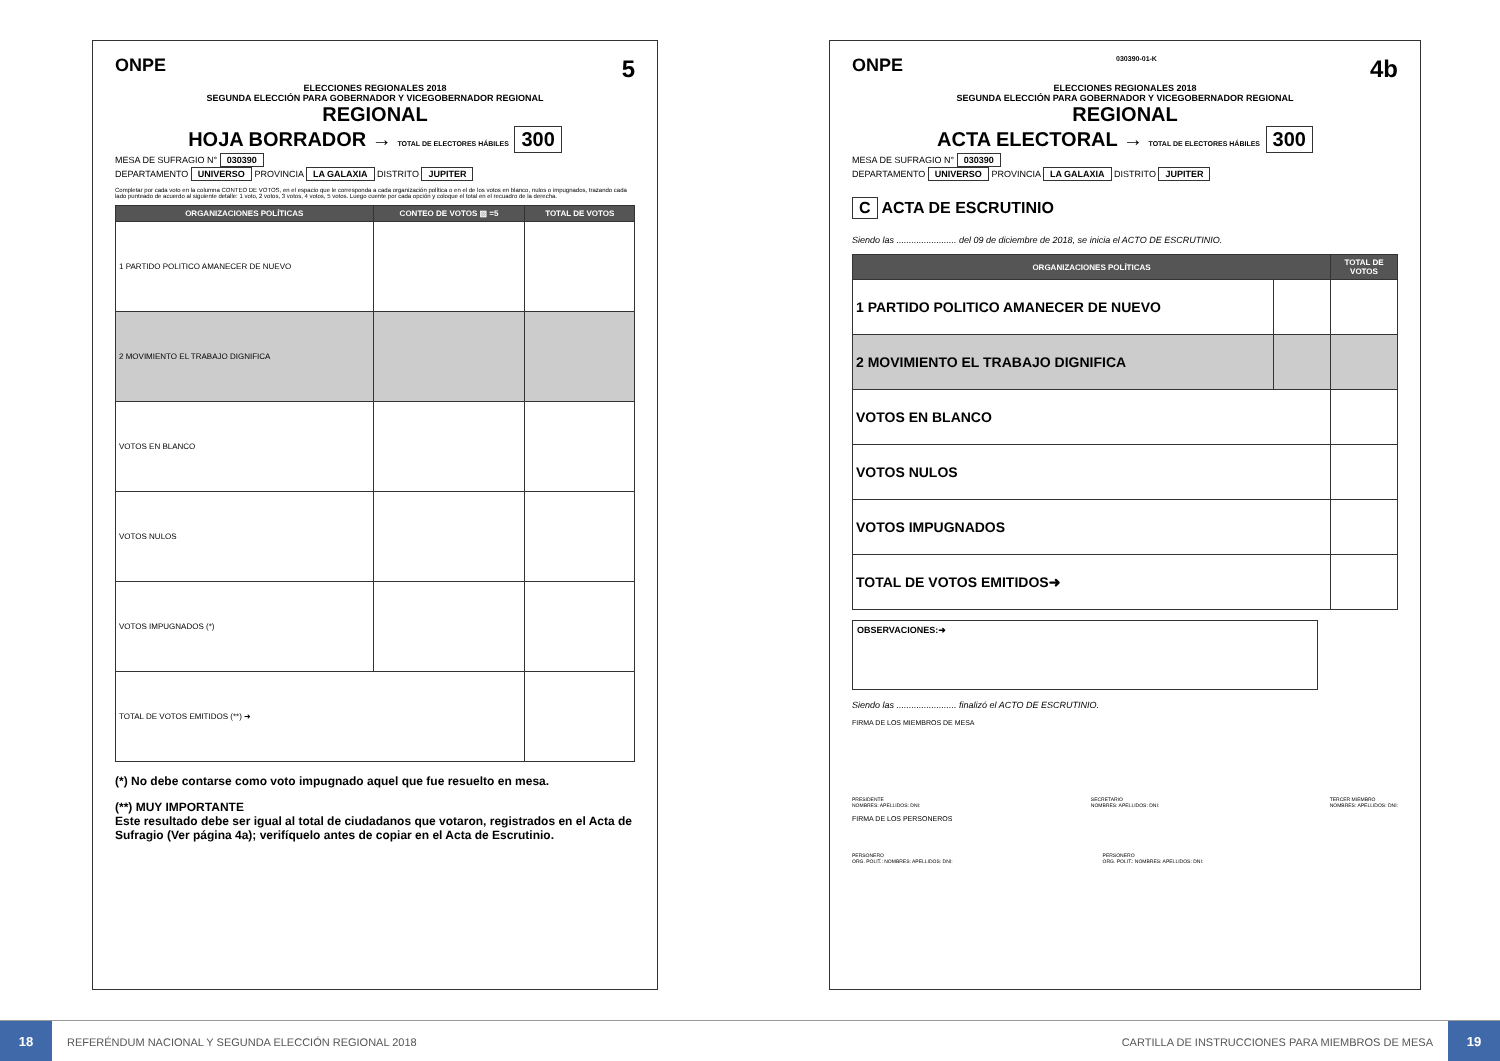ONPE 5
ELECCIONES REGIONALES 2018
SEGUNDA ELECCIÓN PARA GOBERNADOR Y VICEGOBERNADOR REGIONAL
REGIONAL
HOJA BORRADOR → TOTAL DE ELECTORES HÁBILES 300
MESA DE SUFRAGIO N° 030390
DEPARTAMENTO UNIVERSO PROVINCIA LA GALAXIA DISTRITO JUPITER
Completar por cada voto en la columna CONTEO DE VOTOS, en el espacio que le corresponda a cada organización política o en el de los votos en blanco, nulos o impugnados, trazando cada lado punteado de acuerdo al siguiente detalle: 1 voto, 2 votos, 3 votos, 4 votos, 5 votos. Luego cuente por cada opción y coloque el total en el recuadro de la derecha.
| ORGANIZACIONES POLÍTICAS | CONTEO DE VOTOS ▨ =5 | TOTAL DE VOTOS |
| --- | --- | --- |
| 1 PARTIDO POLITICO AMANECER DE NUEVO | | |
| 2 MOVIMIENTO EL TRABAJO DIGNIFICA | | |
| VOTOS EN BLANCO | | |
| VOTOS NULOS | | |
| VOTOS IMPUGNADOS (*) | | |
| TOTAL DE VOTOS EMITIDOS (**) ➜ | | |
(*) No debe contarse como voto impugnado aquel que fue resuelto en mesa.
(**) MUY IMPORTANTE
Este resultado debe ser igual al total de ciudadanos que votaron, registrados en el Acta de Sufragio (Ver página 4a); verifíquelo antes de copiar en el Acta de Escrutinio.
ONPE 030390-01-K 4b
ELECCIONES REGIONALES 2018
SEGUNDA ELECCIÓN PARA GOBERNADOR Y VICEGOBERNADOR REGIONAL
REGIONAL
ACTA ELECTORAL → TOTAL DE ELECTORES HÁBILES 300
MESA DE SUFRAGIO N° 030390
DEPARTAMENTO UNIVERSO PROVINCIA LA GALAXIA DISTRITO JUPITER
C ACTA DE ESCRUTINIO
Siendo las ........................ del 09 de diciembre de 2018, se inicia el ACTO DE ESCRUTINIO.
| ORGANIZACIONES POLÍTICAS | | TOTAL DE VOTOS |
| --- | --- | --- |
| 1 PARTIDO POLITICO AMANECER DE NUEVO | | |
| 2 MOVIMIENTO EL TRABAJO DIGNIFICA | | |
| VOTOS EN BLANCO | | |
| VOTOS NULOS | | |
| VOTOS IMPUGNADOS | | |
| TOTAL DE VOTOS EMITIDOS➜ | | |
OBSERVACIONES:➜
Siendo las ........................ finalizó el ACTO DE ESCRUTINIO.
FIRMA DE LOS MIEMBROS DE MESA
PRESIDENTE
NOMBRES: APELLIDOS: DNI: SECRETARIO
NOMBRES: APELLIDOS: DNI: TERCER MIEMBRO
NOMBRES: APELLIDOS: DNI:
FIRMA DE LOS PERSONEROS
PERSONERO
ORG. POLIT.: NOMBRES: APELLIDOS: DNI: PERSONERO
ORG. POLIT.: NOMBRES: APELLIDOS: DNI:
18
REFERÉNDUM NACIONAL Y SEGUNDA ELECCIÓN REGIONAL 2018
CARTILLA DE INSTRUCCIONES PARA MIEMBROS DE MESA
19